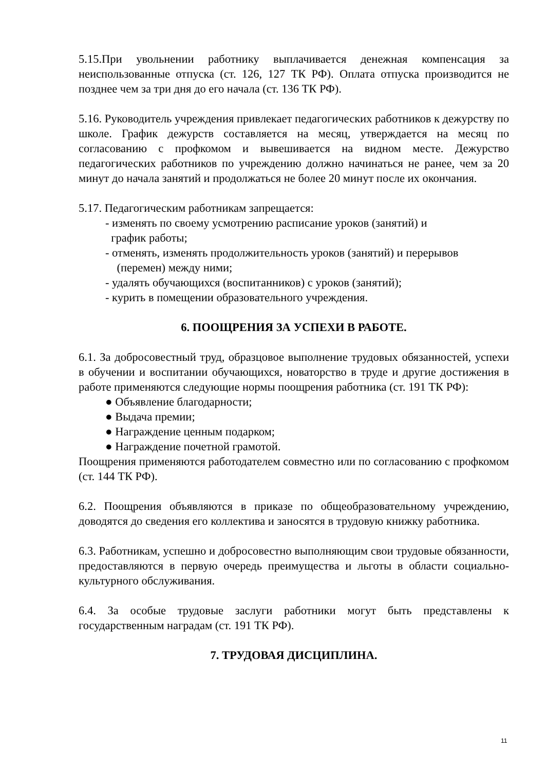5.15.При увольнении работнику выплачивается денежная компенсация за неиспользованные отпуска (ст. 126, 127 ТК РФ). Оплата отпуска производится не позднее чем за три дня до его начала (ст. 136 ТК РФ).
5.16. Руководитель учреждения привлекает педагогических работников к дежурству по школе. График дежурств составляется на месяц, утверждается на месяц по согласованию с профкомом и вывешивается на видном месте. Дежурство педагогических работников по учреждению должно начинаться не ранее, чем за 20 минут до начала занятий и продолжаться не более 20 минут после их окончания.
5.17. Педагогическим работникам запрещается:
- изменять по своему усмотрению расписание уроков (занятий) и
график работы;
- отменять, изменять продолжительность уроков (занятий) и перерывов
(перемен) между ними;
- удалять обучающихся (воспитанников) с уроков (занятий);
- курить в помещении образовательного учреждения.
6. ПООЩРЕНИЯ ЗА УСПЕХИ В РАБОТЕ.
6.1. За добросовестный труд, образцовое выполнение трудовых обязанностей, успехи в обучении и воспитании обучающихся, новаторство в труде и другие достижения в работе применяются следующие нормы поощрения работника (ст. 191 ТК РФ):
● Объявление благодарности;
● Выдача премии;
● Награждение ценным подарком;
● Награждение почетной грамотой.
Поощрения применяются работодателем совместно или по согласованию с профкомом (ст. 144 ТК РФ).
6.2. Поощрения объявляются в приказе по общеобразовательному учреждению, доводятся до сведения его коллектива и заносятся в трудовую книжку работника.
6.3. Работникам, успешно и добросовестно выполняющим свои трудовые обязанности, предоставляются в первую очередь преимущества и льготы в области социально-культурного обслуживания.
6.4. За особые трудовые заслуги работники могут быть представлены к государственным наградам (ст. 191 ТК РФ).
7. ТРУДОВАЯ ДИСЦИПЛИНА.
11